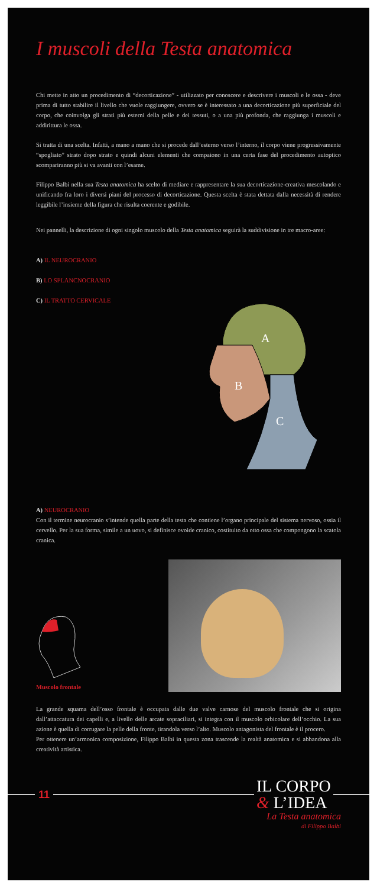I muscoli della Testa anatomica
Chi mette in atto un procedimento di “decorticazione” - utilizzato per conoscere e descrivere i muscoli e le ossa - deve prima di tutto stabilire il livello che vuole raggiungere, ovvero se è interessato a una decorticazione più superficiale del corpo, che coinvolga gli strati più esterni della pelle e dei tessuti, o a una più profonda, che raggiunga i muscoli e addirittura le ossa.
Si tratta di una scelta. Infatti, a mano a mano che si procede dall’esterno verso l’interno, il corpo viene progressivamente “spogliato” strato dopo strato e quindi alcuni elementi che compaiono in una certa fase del procedimento autoptico scompariranno più si va avanti con l’esame.
Filippo Balbi nella sua Testa anatomica ha scelto di mediare e rappresentare la sua decorticazione-creativa mescolando e unificando fra loro i diversi piani del processo di decorticazione. Questa scelta è stata dettata dalla necessità di rendere leggibile l’insieme della figura che risulta coerente e godibile.
Nei pannelli, la descrizione di ogni singolo muscolo della Testa anatomica seguirà la suddivisione in tre macro-aree:
A) IL NEUROCRANIO
B) LO SPLANCNOCRANIO
C) IL TRATTO CERVICALE
A
B
C
A) NEUROCRANIO
Con il termine neurocranio s’intende quella parte della testa che contiene l’organo principale del sistema nervoso, ossia il cervello. Per la sua forma, simile a un uovo, si definisce ovoide cranico, costituito da otto ossa che compongono la scatola cranica.
Muscolo frontale
La grande squama dell’osso frontale è occupata dalle due valve carnose del muscolo frontale che si origina dall’attaccatura dei capelli e, a livello delle arcate sopraciliari, si integra con il muscolo orbicolare dell’occhio. La sua azione è quella di corrugare la pelle della fronte, tirandola verso l’alto. Muscolo antagonista del frontale è il procero.
Per ottenere un’armonica composizione, Filippo Balbi in questa zona trascende la realtà anatomica e si abbandona alla creatività artistica.
11
IL CORPO
& L’IDEA
La Testa anatomica
di Filippo Balbi